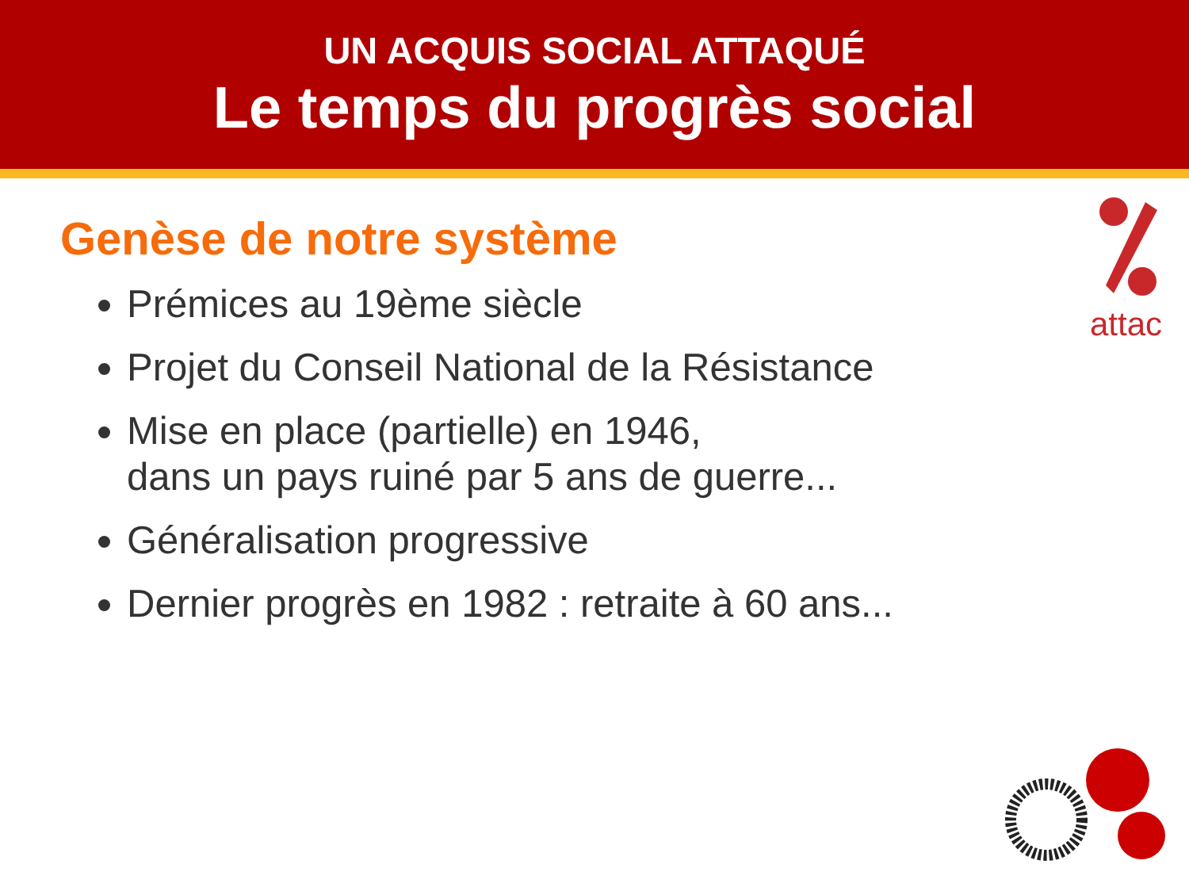UN ACQUIS SOCIAL ATTAQUÉ
Le temps du progrès social
attac
Genèse de notre système
Prémices au 19ème siècle
Projet du Conseil National de la Résistance
Mise en place (partielle) en 1946,
dans un pays ruiné par 5 ans de guerre...
Généralisation progressive
Dernier progrès en 1982 : retraite à 60 ans...